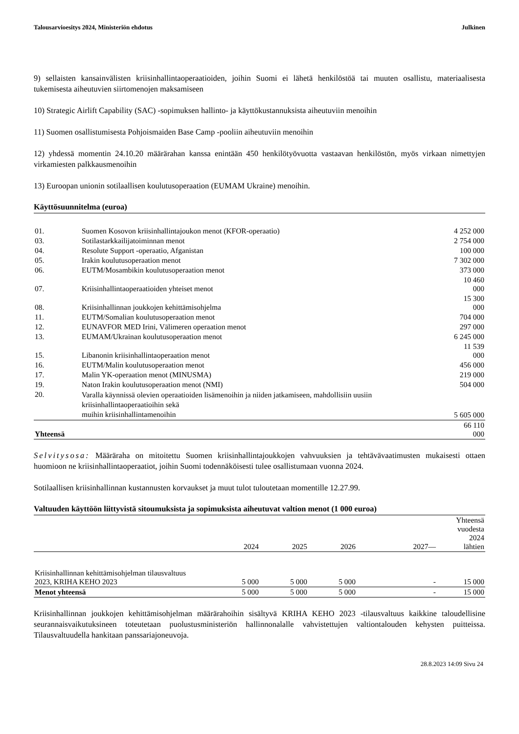Talousarvioesitys 2024, Ministeriön ehdotus Julkinen
9) sellaisten kansainvälisten kriisinhallintaoperaatioiden, joihin Suomi ei lähetä henkilöstöä tai muuten osallistu, materiaalisesta tukemisesta aiheutuvien siirtomenojen maksamiseen
10) Strategic Airlift Capability (SAC) -sopimuksen hallinto- ja käyttökustannuksista aiheutuviin menoihin
11) Suomen osallistumisesta Pohjoismaiden Base Camp -pooliin aiheutuviin menoihin
12) yhdessä momentin 24.10.20 määrärahan kanssa enintään 450 henkilötyövuotta vastaavan henkilöstön, myös virkaan nimettyjen virkamiesten palkkausmenoihin
13) Euroopan unionin sotilaallisen koulutusoperaation (EUMAM Ukraine) menoihin.
Käyttösuunnitelma (euroa)
| 01. | Suomen Kosovon kriisinhallintajoukon menot (KFOR-operaatio) | 4 252 000 |
| 03. | Sotilastarkkailijatoiminnan menot | 2 754 000 |
| 04. | Resolute Support -operaatio, Afganistan | 100 000 |
| 05. | Irakin koulutusoperaation menot | 7 302 000 |
| 06. | EUTM/Mosambikin koulutusoperaation menot | 373 000 |
| 07. | Kriisinhallintaoperaatioiden yhteiset menot | 10 460 000 |
| 08. | Kriisinhallinnan joukkojen kehittämisohjelma | 15 300 000 |
| 11. | EUTM/Somalian koulutusoperaation menot | 704 000 |
| 12. | EUNAVFOR MED Irini, Välimeren operaation menot | 297 000 |
| 13. | EUMAM/Ukrainan koulutusoperaation menot | 6 245 000 |
| 15. | Libanonin kriisinhallintaoperaation menot | 11 539 000 |
| 16. | EUTM/Malin koulutusoperaation menot | 456 000 |
| 17. | Malin YK-operaation menot (MINUSMA) | 219 000 |
| 19. | Naton Irakin koulutusoperaation menot (NMI) | 504 000 |
| 20. | Varalla käynnissä olevien operaatioiden lisämenoihin ja niiden jatkamiseen, mahdollisiin uusiin kriisinhallintaoperaatioihin sekä muihin kriisinhallintamenoihin | 5 605 000 |
| Yhteensä | | 66 110 000 |
Selvitysosa: Määräraha on mitoitettu Suomen kriisinhallintajoukkojen vahvuuksien ja tehtävävaatimusten mukaisesti ottaen huomioon ne kriisinhallintaoperaatiot, joihin Suomi todennäköisesti tulee osallistumaan vuonna 2024.
Sotilaallisen kriisinhallinnan kustannusten korvaukset ja muut tulot tuloutetaan momentille 12.27.99.
Valtuuden käyttöön liittyvistä sitoumuksista ja sopimuksista aiheutuvat valtion menot (1 000 euroa)
| | 2024 | 2025 | 2026 | 2027— | Yhteensä vuodesta 2024 lähtien |
| --- | --- | --- | --- | --- | --- |
| Kriisinhallinnan kehittämisohjelman tilausvaltuus 2023, KRIHA KEHO 2023 | 5 000 | 5 000 | 5 000 | - | 15 000 |
| Menot yhteensä | 5 000 | 5 000 | 5 000 | - | 15 000 |
Kriisinhallinnan joukkojen kehittämisohjelman määrärahoihin sisältyvä KRIHA KEHO 2023 -tilausvaltuus kaikkine taloudellisine seurannaisvaikutuksineen toteutetaan puolustusministeriön hallinnonalalle vahvistettujen valtiontalouden kehysten puitteissa. Tilausvaltuudella hankitaan panssariajoneuvoja.
28.8.2023 14:09 Sivu 24